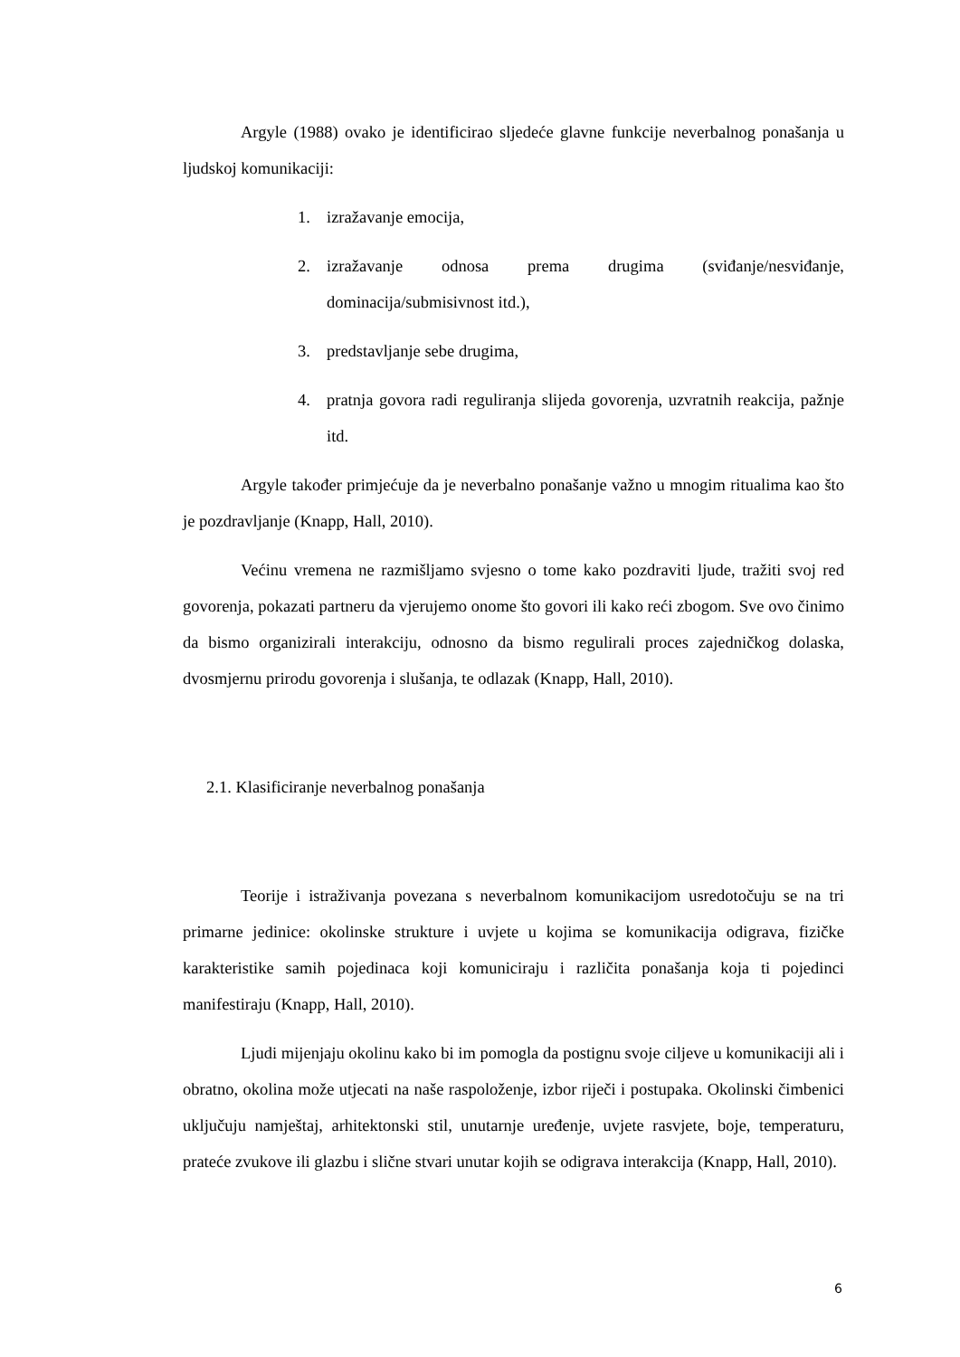Argyle (1988) ovako je identificirao sljedeće glavne funkcije neverbalnog ponašanja u ljudskoj komunikaciji:
1. izražavanje emocija,
2. izražavanje odnosa prema drugima (sviđanje/nesviđanje, dominacija/submisivnost itd.),
3. predstavljanje sebe drugima,
4. pratnja govora radi reguliranja slijeda govorenja, uzvratnih reakcija, pažnje itd.
Argyle također primjećuje da je neverbalno ponašanje važno u mnogim ritualima kao što je pozdravljanje (Knapp, Hall, 2010).
Većinu vremena ne razmišljamo svjesno o tome kako pozdraviti ljude, tražiti svoj red govorenja, pokazati partneru da vjerujemo onome što govori ili kako reći zbogom. Sve ovo činimo da bismo organizirali interakciju, odnosno da bismo regulirali proces zajedničkog dolaska, dvosmjernu prirodu govorenja i slušanja, te odlazak (Knapp, Hall, 2010).
2.1. Klasificiranje neverbalnog ponašanja
Teorije i istraživanja povezana s neverbalnom komunikacijom usredotočuju se na tri primarne jedinice: okolinske strukture i uvjete u kojima se komunikacija odigrava, fizičke karakteristike samih pojedinaca koji komuniciraju i različita ponašanja koja ti pojedinci manifestiraju (Knapp, Hall, 2010).
Ljudi mijenjaju okolinu kako bi im pomogla da postignu svoje ciljeve u komunikaciji ali i obratno, okolina može utjecati na naše raspoloženje, izbor riječi i postupaka. Okolinski čimbenici uključuju namještaj, arhitektonski stil, unutarnje uređenje, uvjete rasvjete, boje, temperaturu, prateće zvukove ili glazbu i slične stvari unutar kojih se odigrava interakcija (Knapp, Hall, 2010).
6